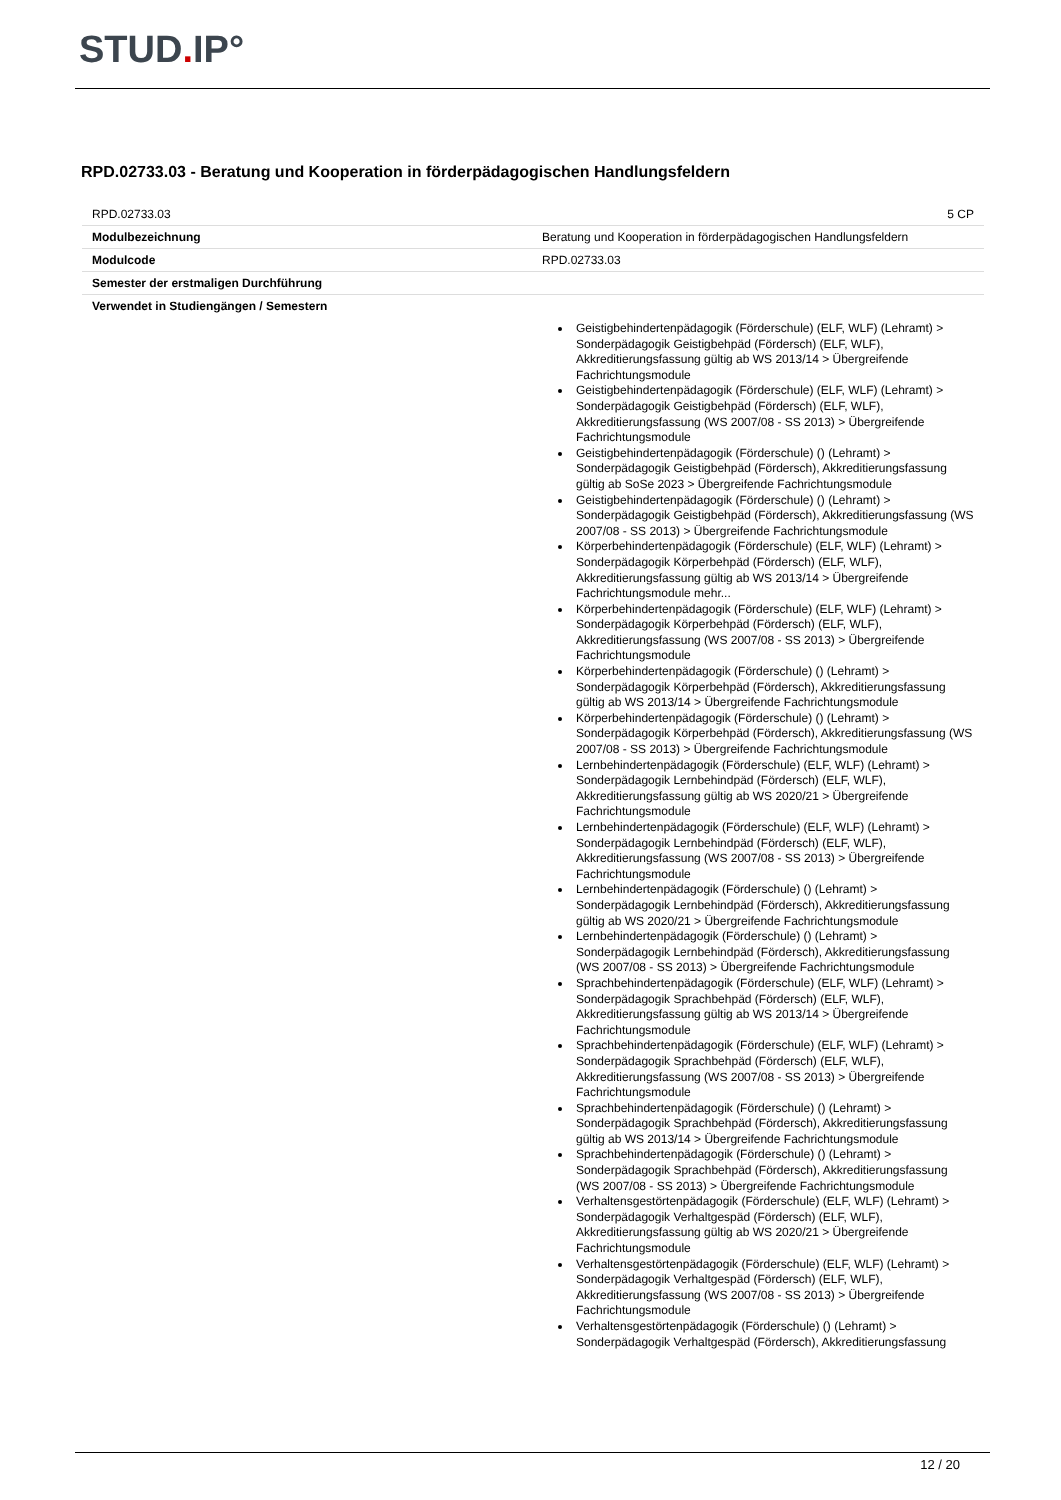STUD. IP°
RPD.02733.03 - Beratung und Kooperation in förderpädagogischen Handlungsfeldern
| RPD.02733.03 | 5 CP |
| Modulbezeichnung | Beratung und Kooperation in förderpädagogischen Handlungsfeldern |
| Modulcode | RPD.02733.03 |
| Semester der erstmaligen Durchführung | |
| Verwendet in Studiengängen / Semestern | Geistigbehindertenpädagogik (Förderschule) (ELF, WLF) (Lehramt) > Sonderpädagogik Geistigbehpäd (Fördersch) (ELF, WLF), Akkreditierungsfassung gültig ab WS 2013/14 > Übergreifende Fachrichtungsmodule Geistigbehindertenpädagogik (Förderschule) (ELF, WLF) (Lehramt) > Sonderpädagogik Geistigbehpäd (Fördersch) (ELF, WLF), Akkreditierungsfassung (WS 2007/08 - SS 2013) > Übergreifende Fachrichtungsmodule Geistigbehindertenpädagogik (Förderschule) () (Lehramt) > Sonderpädagogik Geistigbehpäd (Fördersch), Akkreditierungsfassung gültig ab SoSe 2023 > Übergreifende Fachrichtungsmodule Geistigbehindertenpädagogik (Förderschule) () (Lehramt) > Sonderpädagogik Geistigbehpäd (Fördersch), Akkreditierungsfassung (WS 2007/08 - SS 2013) > Übergreifende Fachrichtungsmodule Körperbehindertenpädagogik (Förderschule) (ELF, WLF) (Lehramt) > Sonderpädagogik Körperbehpäd (Fördersch) (ELF, WLF), Akkreditierungsfassung gültig ab WS 2013/14 > Übergreifende Fachrichtungsmodule mehr... Körperbehindertenpädagogik (Förderschule) (ELF, WLF) (Lehramt) > Sonderpädagogik Körperbehpäd (Fördersch) (ELF, WLF), Akkreditierungsfassung (WS 2007/08 - SS 2013) > Übergreifende Fachrichtungsmodule Körperbehindertenpädagogik (Förderschule) () (Lehramt) > Sonderpädagogik Körperbehpäd (Fördersch), Akkreditierungsfassung gültig ab WS 2013/14 > Übergreifende Fachrichtungsmodule Körperbehindertenpädagogik (Förderschule) () (Lehramt) > Sonderpädagogik Körperbehpäd (Fördersch), Akkreditierungsfassung (WS 2007/08 - SS 2013) > Übergreifende Fachrichtungsmodule Lernbehindertenpädagogik (Förderschule) (ELF, WLF) (Lehramt) > Sonderpädagogik Lernbehindpäd (Fördersch) (ELF, WLF), Akkreditierungsfassung gültig ab WS 2020/21 > Übergreifende Fachrichtungsmodule Lernbehindertenpädagogik (Förderschule) (ELF, WLF) (Lehramt) > Sonderpädagogik Lernbehindpäd (Fördersch) (ELF, WLF), Akkreditierungsfassung (WS 2007/08 - SS 2013) > Übergreifende Fachrichtungsmodule Lernbehindertenpädagogik (Förderschule) () (Lehramt) > Sonderpädagogik Lernbehindpäd (Fördersch), Akkreditierungsfassung gültig ab WS 2020/21 > Übergreifende Fachrichtungsmodule Lernbehindertenpädagogik (Förderschule) () (Lehramt) > Sonderpädagogik Lernbehindpäd (Fördersch), Akkreditierungsfassung (WS 2007/08 - SS 2013) > Übergreifende Fachrichtungsmodule Sprachbehindertenpädagogik (Förderschule) (ELF, WLF) (Lehramt) > Sonderpädagogik Sprachbehpäd (Fördersch) (ELF, WLF), Akkreditierungsfassung gültig ab WS 2013/14 > Übergreifende Fachrichtungsmodule Sprachbehindertenpädagogik (Förderschule) (ELF, WLF) (Lehramt) > Sonderpädagogik Sprachbehpäd (Fördersch) (ELF, WLF), Akkreditierungsfassung (WS 2007/08 - SS 2013) > Übergreifende Fachrichtungsmodule Sprachbehindertenpädagogik (Förderschule) () (Lehramt) > Sonderpädagogik Sprachbehpäd (Fördersch), Akkreditierungsfassung gültig ab WS 2013/14 > Übergreifende Fachrichtungsmodule Sprachbehindertenpädagogik (Förderschule) () (Lehramt) > Sonderpädagogik Sprachbehpäd (Fördersch), Akkreditierungsfassung (WS 2007/08 - SS 2013) > Übergreifende Fachrichtungsmodule Verhaltensgestörtenpädagogik (Förderschule) (ELF, WLF) (Lehramt) > Sonderpädagogik Verhaltgespäd (Fördersch) (ELF, WLF), Akkreditierungsfassung gültig ab WS 2020/21 > Übergreifende Fachrichtungsmodule Verhaltensgestörtenpädagogik (Förderschule) (ELF, WLF) (Lehramt) > Sonderpädagogik Verhaltgespäd (Fördersch) (ELF, WLF), Akkreditierungsfassung (WS 2007/08 - SS 2013) > Übergreifende Fachrichtungsmodule Verhaltensgestörtenpädagogik (Förderschule) () (Lehramt) > Sonderpädagogik Verhaltgespäd (Fördersch), Akkreditierungsfassung |
12 / 20